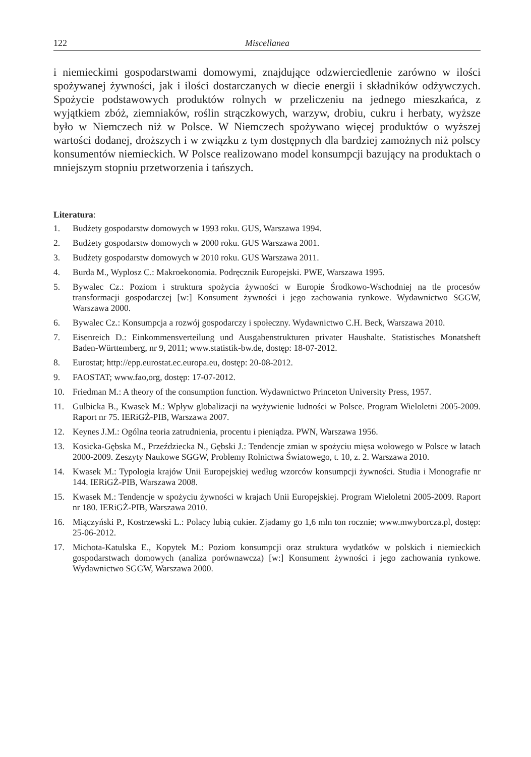122 Miscellanea
i niemieckimi gospodarstwami domowymi, znajdujące odzwierciedlenie zarówno w ilości spożywanej żywności, jak i ilości dostarczanych w diecie energii i składników odżywczych. Spożycie podstawowych produktów rolnych w przeliczeniu na jednego mieszkańca, z wyjątkiem zbóż, ziemniaków, roślin strączkowych, warzyw, drobiu, cukru i herbaty, wyższe było w Niemczech niż w Polsce. W Niemczech spożywano więcej produktów o wyższej wartości dodanej, droższych i w związku z tym dostępnych dla bardziej zamożnych niż polscy konsumentów niemieckich. W Polsce realizowano model konsumpcji bazujący na produktach o mniejszym stopniu przetworzenia i tańszych.
Literatura:
1. Budżety gospodarstw domowych w 1993 roku. GUS, Warszawa 1994.
2. Budżety gospodarstw domowych w 2000 roku. GUS Warszawa 2001.
3. Budżety gospodarstw domowych w 2010 roku. GUS Warszawa 2011.
4. Burda M., Wyplosz C.: Makroekonomia. Podręcznik Europejski. PWE, Warszawa 1995.
5. Bywalec Cz.: Poziom i struktura spożycia żywności w Europie Środkowo-Wschodniej na tle procesów transformacji gospodarczej [w:] Konsument żywności i jego zachowania rynkowe. Wydawnictwo SGGW, Warszawa 2000.
6. Bywalec Cz.: Konsumpcja a rozwój gospodarczy i społeczny. Wydawnictwo C.H. Beck, Warszawa 2010.
7. Eisenreich D.: Einkommensverteilung und Ausgabenstrukturen privater Haushalte. Statistisches Monatsheft Baden-Württemberg, nr 9, 2011; www.statistik-bw.de, dostęp: 18-07-2012.
8. Eurostat; http://epp.eurostat.ec.europa.eu, dostęp: 20-08-2012.
9. FAOSTAT; www.fao,org, dostęp: 17-07-2012.
10. Friedman M.: A theory of the consumption function. Wydawnictwo Princeton University Press, 1957.
11. Gulbicka B., Kwasek M.: Wpływ globalizacji na wyżywienie ludności w Polsce. Program Wieloletni 2005-2009. Raport nr 75. IERiGŻ-PIB, Warszawa 2007.
12. Keynes J.M.: Ogólna teoria zatrudnienia, procentu i pieniądza. PWN, Warszawa 1956.
13. Kosicka-Gębska M., Przeździecka N., Gębski J.: Tendencje zmian w spożyciu mięsa wołowego w Polsce w latach 2000-2009. Zeszyty Naukowe SGGW, Problemy Rolnictwa Światowego, t. 10, z. 2. Warszawa 2010.
14. Kwasek M.: Typologia krajów Unii Europejskiej według wzorców konsumpcji żywności. Studia i Monografie nr 144. IERiGŻ-PIB, Warszawa 2008.
15. Kwasek M.: Tendencje w spożyciu żywności w krajach Unii Europejskiej. Program Wieloletni 2005-2009. Raport nr 180. IERiGŻ-PIB, Warszawa 2010.
16. Miączyński P., Kostrzewski L.: Polacy lubią cukier. Zjadamy go 1,6 mln ton rocznie; www.mwyborcza.pl, dostęp: 25-06-2012.
17. Michota-Katulska E., Kopytek M.: Poziom konsumpcji oraz struktura wydatków w polskich i niemieckich gospodarstwach domowych (analiza porównawcza) [w:] Konsument żywności i jego zachowania rynkowe. Wydawnictwo SGGW, Warszawa 2000.